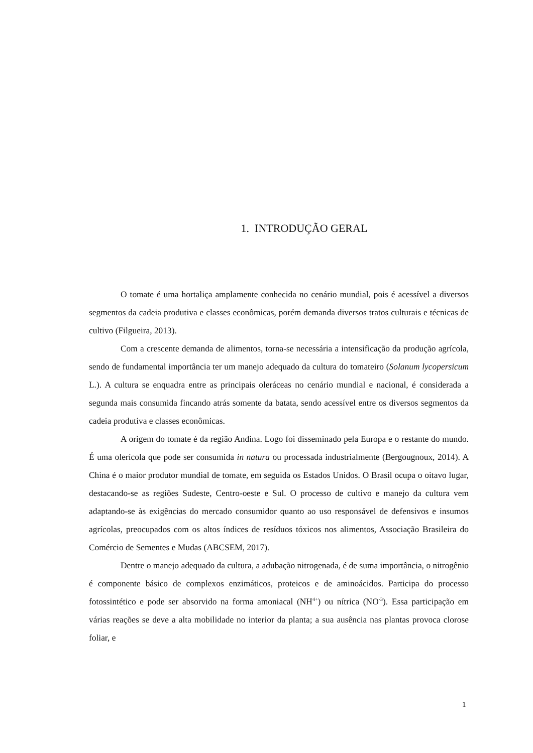1. INTRODUÇÃO GERAL
O tomate é uma hortaliça amplamente conhecida no cenário mundial, pois é acessível a diversos segmentos da cadeia produtiva e classes econômicas, porém demanda diversos tratos culturais e técnicas de cultivo (Filgueira, 2013).
Com a crescente demanda de alimentos, torna-se necessária a intensificação da produção agrícola, sendo de fundamental importância ter um manejo adequado da cultura do tomateiro (Solanum lycopersicum L.). A cultura se enquadra entre as principais oleráceas no cenário mundial e nacional, é considerada a segunda mais consumida fincando atrás somente da batata, sendo acessível entre os diversos segmentos da cadeia produtiva e classes econômicas.
A origem do tomate é da região Andina. Logo foi disseminado pela Europa e o restante do mundo. É uma olerícola que pode ser consumida in natura ou processada industrialmente (Bergougnoux, 2014). A China é o maior produtor mundial de tomate, em seguida os Estados Unidos. O Brasil ocupa o oitavo lugar, destacando-se as regiões Sudeste, Centro-oeste e Sul. O processo de cultivo e manejo da cultura vem adaptando-se às exigências do mercado consumidor quanto ao uso responsável de defensivos e insumos agrícolas, preocupados com os altos índices de resíduos tóxicos nos alimentos, Associação Brasileira do Comércio de Sementes e Mudas (ABCSEM, 2017).
Dentre o manejo adequado da cultura, a adubação nitrogenada, é de suma importância, o nitrogênio é componente básico de complexos enzimáticos, proteicos e de aminoácidos. Participa do processo fotossintético e pode ser absorvido na forma amoniacal (NH<sup>4+</sup>) ou nítrica (NO<sup>-3</sup>). Essa participação em várias reações se deve a alta mobilidade no interior da planta; a sua ausência nas plantas provoca clorose foliar, e
1